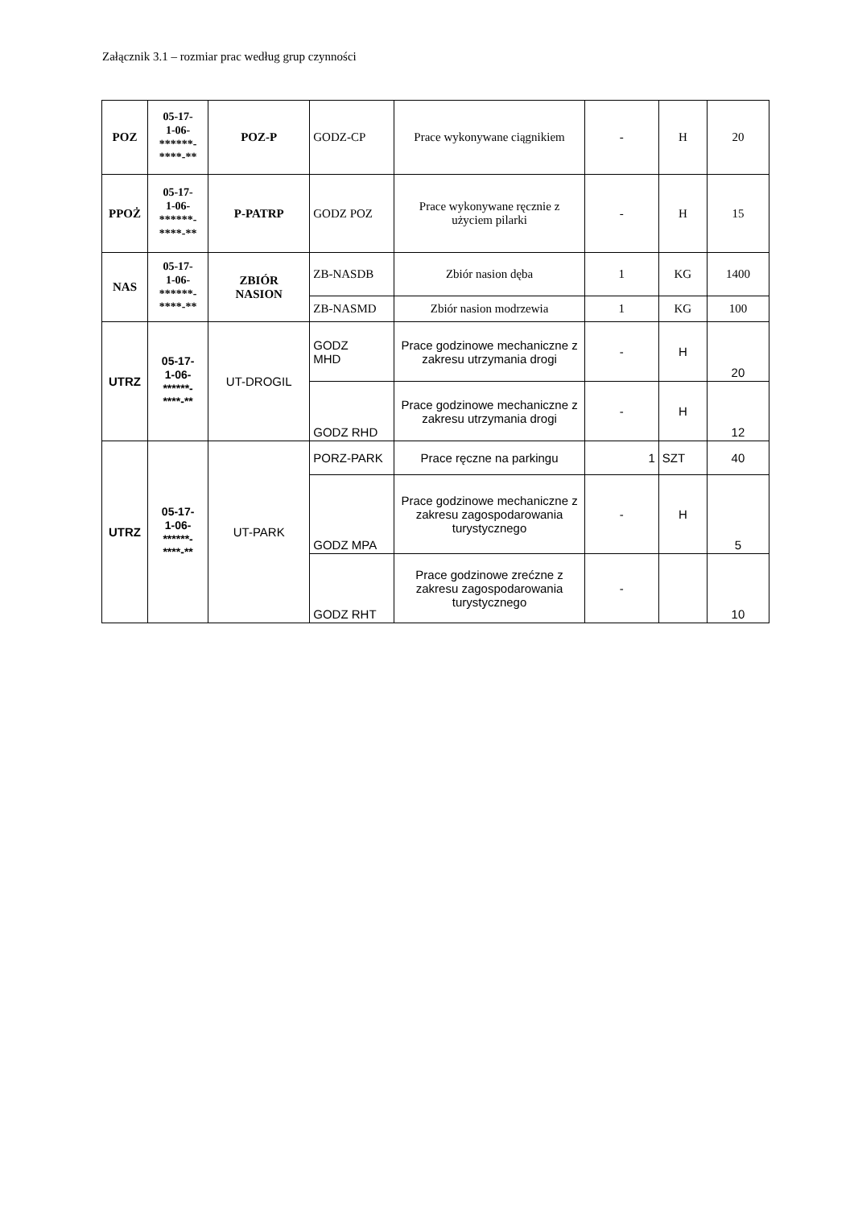Załącznik 3.1 – rozmiar prac według grup czynności
| POZ | 05-17- 1-06- ******- ****-** | POZ-P | GODZ-CP | Prace wykonywane ciągnikiem | - | H | 20 |
| PPOŻ | 05-17- 1-06- ******- ****-** | P-PATRP | GODZ POZ | Prace wykonywane ręcznie z użyciem pilarki | - | H | 15 |
| NAS | 05-17- 1-06- ******- ****-** | ZBIÓR NASION | ZB-NASDB | Zbiór nasion dęba | 1 | KG | 1400 |
| | | | ZB-NASMD | Zbiór nasion modrzewia | 1 | KG | 100 |
| UTRZ | 05-17- 1-06- ******- ****-** | UT-DROGIL | GODZ MHD | Prace godzinowe mechaniczne z zakresu utrzymania drogi | - | H | 20 |
| | | | GODZ RHD | Prace godzinowe mechaniczne z zakresu utrzymania drogi | - | H | 12 |
| UTRZ | 05-17- 1-06- ******- ****-** | UT-PARK | PORZ-PARK | Prace ręczne na parkingu | 1 | SZT | 40 |
| | | | GODZ MPA | Prace godzinowe mechaniczne z zakresu zagospodarowania turystycznego | - | H | 5 |
| | | | GODZ RHT | Prace godzinowe zrećzne z zakresu zagospodarowania turystycznego | - | | 10 |